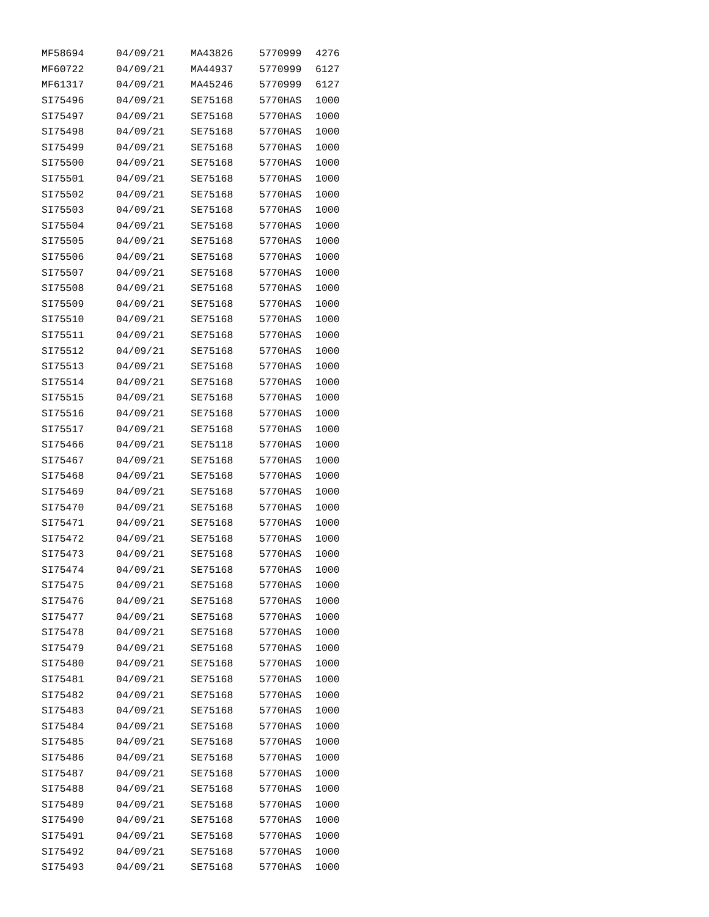| MF58694 | 04/09/21 | MA43826 | 5770999 | 4276 |
| MF60722 | 04/09/21 | MA44937 | 5770999 | 6127 |
| MF61317 | 04/09/21 | MA45246 | 5770999 | 6127 |
| SI75496 | 04/09/21 | SE75168 | 5770HAS | 1000 |
| SI75497 | 04/09/21 | SE75168 | 5770HAS | 1000 |
| SI75498 | 04/09/21 | SE75168 | 5770HAS | 1000 |
| SI75499 | 04/09/21 | SE75168 | 5770HAS | 1000 |
| SI75500 | 04/09/21 | SE75168 | 5770HAS | 1000 |
| SI75501 | 04/09/21 | SE75168 | 5770HAS | 1000 |
| SI75502 | 04/09/21 | SE75168 | 5770HAS | 1000 |
| SI75503 | 04/09/21 | SE75168 | 5770HAS | 1000 |
| SI75504 | 04/09/21 | SE75168 | 5770HAS | 1000 |
| SI75505 | 04/09/21 | SE75168 | 5770HAS | 1000 |
| SI75506 | 04/09/21 | SE75168 | 5770HAS | 1000 |
| SI75507 | 04/09/21 | SE75168 | 5770HAS | 1000 |
| SI75508 | 04/09/21 | SE75168 | 5770HAS | 1000 |
| SI75509 | 04/09/21 | SE75168 | 5770HAS | 1000 |
| SI75510 | 04/09/21 | SE75168 | 5770HAS | 1000 |
| SI75511 | 04/09/21 | SE75168 | 5770HAS | 1000 |
| SI75512 | 04/09/21 | SE75168 | 5770HAS | 1000 |
| SI75513 | 04/09/21 | SE75168 | 5770HAS | 1000 |
| SI75514 | 04/09/21 | SE75168 | 5770HAS | 1000 |
| SI75515 | 04/09/21 | SE75168 | 5770HAS | 1000 |
| SI75516 | 04/09/21 | SE75168 | 5770HAS | 1000 |
| SI75517 | 04/09/21 | SE75168 | 5770HAS | 1000 |
| SI75466 | 04/09/21 | SE75118 | 5770HAS | 1000 |
| SI75467 | 04/09/21 | SE75168 | 5770HAS | 1000 |
| SI75468 | 04/09/21 | SE75168 | 5770HAS | 1000 |
| SI75469 | 04/09/21 | SE75168 | 5770HAS | 1000 |
| SI75470 | 04/09/21 | SE75168 | 5770HAS | 1000 |
| SI75471 | 04/09/21 | SE75168 | 5770HAS | 1000 |
| SI75472 | 04/09/21 | SE75168 | 5770HAS | 1000 |
| SI75473 | 04/09/21 | SE75168 | 5770HAS | 1000 |
| SI75474 | 04/09/21 | SE75168 | 5770HAS | 1000 |
| SI75475 | 04/09/21 | SE75168 | 5770HAS | 1000 |
| SI75476 | 04/09/21 | SE75168 | 5770HAS | 1000 |
| SI75477 | 04/09/21 | SE75168 | 5770HAS | 1000 |
| SI75478 | 04/09/21 | SE75168 | 5770HAS | 1000 |
| SI75479 | 04/09/21 | SE75168 | 5770HAS | 1000 |
| SI75480 | 04/09/21 | SE75168 | 5770HAS | 1000 |
| SI75481 | 04/09/21 | SE75168 | 5770HAS | 1000 |
| SI75482 | 04/09/21 | SE75168 | 5770HAS | 1000 |
| SI75483 | 04/09/21 | SE75168 | 5770HAS | 1000 |
| SI75484 | 04/09/21 | SE75168 | 5770HAS | 1000 |
| SI75485 | 04/09/21 | SE75168 | 5770HAS | 1000 |
| SI75486 | 04/09/21 | SE75168 | 5770HAS | 1000 |
| SI75487 | 04/09/21 | SE75168 | 5770HAS | 1000 |
| SI75488 | 04/09/21 | SE75168 | 5770HAS | 1000 |
| SI75489 | 04/09/21 | SE75168 | 5770HAS | 1000 |
| SI75490 | 04/09/21 | SE75168 | 5770HAS | 1000 |
| SI75491 | 04/09/21 | SE75168 | 5770HAS | 1000 |
| SI75492 | 04/09/21 | SE75168 | 5770HAS | 1000 |
| SI75493 | 04/09/21 | SE75168 | 5770HAS | 1000 |